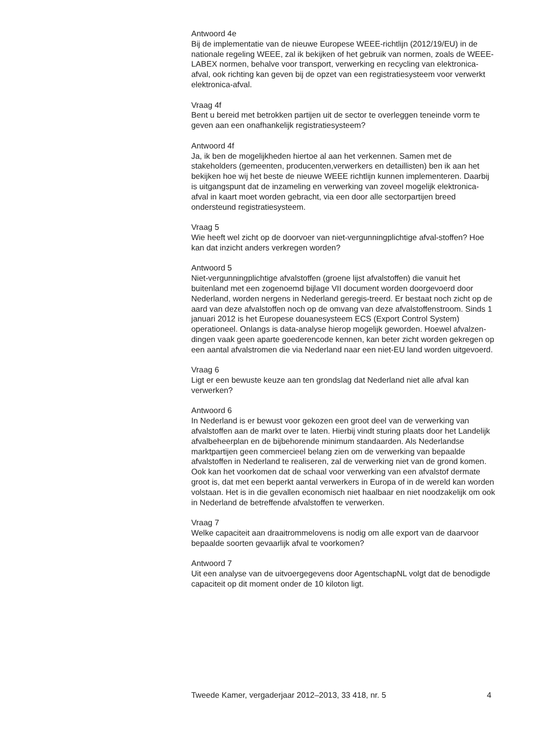Antwoord 4e
Bij de implementatie van de nieuwe Europese WEEE-richtlijn (2012/19/EU) in de nationale regeling WEEE, zal ik bekijken of het gebruik van normen, zoals de WEEE-LABEX normen, behalve voor transport, verwerking en recycling van elektronica-afval, ook richting kan geven bij de opzet van een registratiesysteem voor verwerkt elektronica-afval.
Vraag 4f
Bent u bereid met betrokken partijen uit de sector te overleggen teneinde vorm te geven aan een onafhankelijk registratiesysteem?
Antwoord 4f
Ja, ik ben de mogelijkheden hiertoe al aan het verkennen. Samen met de stakeholders (gemeenten, producenten,verwerkers en detaillisten) ben ik aan het bekijken hoe wij het beste de nieuwe WEEE richtlijn kunnen implementeren. Daarbij is uitgangspunt dat de inzameling en verwerking van zoveel mogelijk elektronica- afval in kaart moet worden gebracht, via een door alle sectorpartijen breed ondersteund registratiesysteem.
Vraag 5
Wie heeft wel zicht op de doorvoer van niet-vergunningplichtige afval-stoffen? Hoe kan dat inzicht anders verkregen worden?
Antwoord 5
Niet-vergunningplichtige afvalstoffen (groene lijst afvalstoffen) die vanuit het buitenland met een zogenoemd bijlage VII document worden doorgevoerd door Nederland, worden nergens in Nederland geregis-treerd. Er bestaat noch zicht op de aard van deze afvalstoffen noch op de omvang van deze afvalstoffenstroom. Sinds 1 januari 2012 is het Europese douanesysteem ECS (Export Control System) operationeel. Onlangs is data-analyse hierop mogelijk geworden. Hoewel afvalzen-dingen vaak geen aparte goederencode kennen, kan beter zicht worden gekregen op een aantal afvalstromen die via Nederland naar een niet-EU land worden uitgevoerd.
Vraag 6
Ligt er een bewuste keuze aan ten grondslag dat Nederland niet alle afval kan verwerken?
Antwoord 6
In Nederland is er bewust voor gekozen een groot deel van de verwerking van afvalstoffen aan de markt over te laten. Hierbij vindt sturing plaats door het Landelijk afvalbeheerplan en de bijbehorende minimum standaarden. Als Nederlandse marktpartijen geen commercieel belang zien om de verwerking van bepaalde afvalstoffen in Nederland te realiseren, zal de verwerking niet van de grond komen. Ook kan het voorkomen dat de schaal voor verwerking van een afvalstof dermate groot is, dat met een beperkt aantal verwerkers in Europa of in de wereld kan worden volstaan. Het is in die gevallen economisch niet haalbaar en niet noodzakelijk om ook in Nederland de betreffende afvalstoffen te verwerken.
Vraag 7
Welke capaciteit aan draaitrommelovens is nodig om alle export van de daarvoor bepaalde soorten gevaarlijk afval te voorkomen?
Antwoord 7
Uit een analyse van de uitvoergegevens door AgentschapNL volgt dat de benodigde capaciteit op dit moment onder de 10 kiloton ligt.
Tweede Kamer, vergaderjaar 2012–2013, 33 418, nr. 5 4